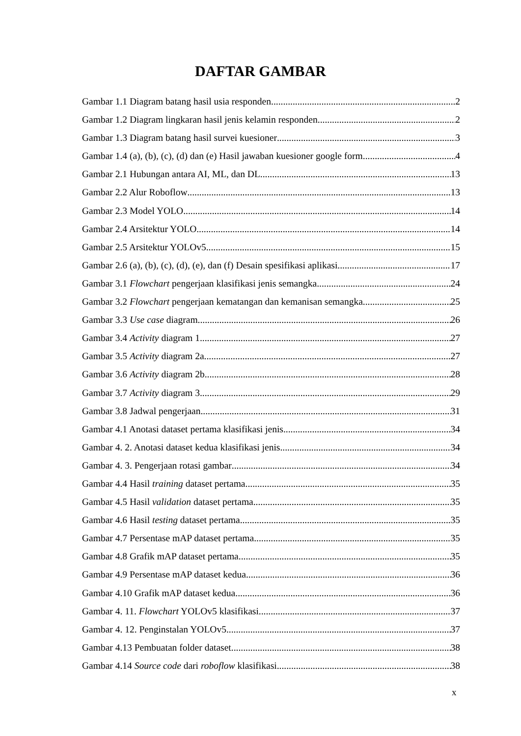DAFTAR GAMBAR
Gambar 1.1 Diagram batang hasil usia responden 2
Gambar 1.2 Diagram lingkaran hasil jenis kelamin responden 2
Gambar 1.3 Diagram batang hasil survei kuesioner 3
Gambar 1.4 (a), (b), (c), (d) dan (e) Hasil jawaban kuesioner google form 4
Gambar 2.1 Hubungan antara AI, ML, dan DL 13
Gambar 2.2 Alur Roboflow 13
Gambar 2.3 Model YOLO 14
Gambar 2.4 Arsitektur YOLO 14
Gambar 2.5 Arsitektur YOLOv5 15
Gambar 2.6 (a), (b), (c), (d), (e), dan (f) Desain spesifikasi aplikasi 17
Gambar 3.1 Flowchart pengerjaan klasifikasi jenis semangka 24
Gambar 3.2 Flowchart pengerjaan kematangan dan kemanisan semangka 25
Gambar 3.3 Use case diagram 26
Gambar 3.4 Activity diagram 1 27
Gambar 3.5 Activity diagram 2a 27
Gambar 3.6 Activity diagram 2b 28
Gambar 3.7 Activity diagram 3 29
Gambar 3.8 Jadwal pengerjaan 31
Gambar 4.1 Anotasi dataset pertama klasifikasi jenis 34
Gambar 4. 2. Anotasi dataset kedua klasifikasi jenis 34
Gambar 4. 3. Pengerjaan rotasi gambar 34
Gambar 4.4 Hasil training dataset pertama 35
Gambar 4.5 Hasil validation dataset pertama 35
Gambar 4.6 Hasil testing dataset pertama 35
Gambar 4.7 Persentase mAP dataset pertama 35
Gambar 4.8 Grafik mAP dataset pertama 35
Gambar 4.9 Persentase mAP dataset kedua 36
Gambar 4.10 Grafik mAP dataset kedua 36
Gambar 4. 11. Flowchart YOLOv5 klasifikasi 37
Gambar 4. 12. Penginstalan YOLOv5 37
Gambar 4.13 Pembuatan folder dataset 38
Gambar 4.14 Source code dari roboflow klasifikasi 38
x